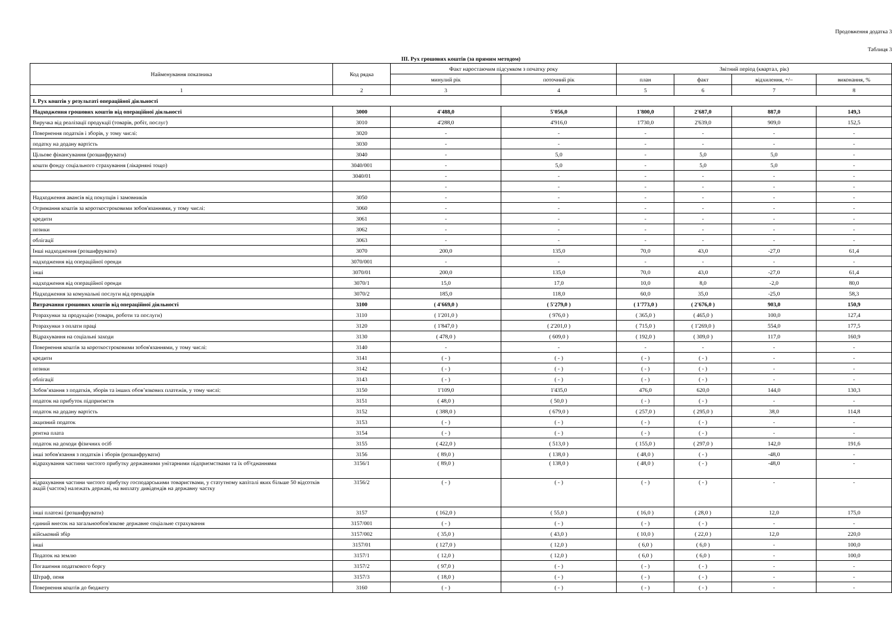Продовження додатка 3
Таблиця 3
ІІІ. Рух грошових коштів (за прямим методом)
| Найменування показника | Код рядка | Факт наростаючим підсумком з початку року | | Звітний період (квартал, рік) | | | |
| --- | --- | --- | --- | --- | --- | --- | --- |
| | | минулий рік | поточний рік | план | факт | відхилення, +/– | виконання, % |
| 1 | 2 | 3 | 4 | 5 | 6 | 7 | 8 |
| І. Рух коштів у результаті операційної діяльності | | | | | | | |
| Надходження грошових коштів від операційної діяльності | 3000 | 4'488,0 | 5'056,0 | 1'800,0 | 2'687,0 | 887,0 | 149,3 |
| Виручка від реалізації продукції (товарів, робіт, послуг) | 3010 | 4'288,0 | 4'916,0 | 1'730,0 | 2'639,0 | 909,0 | 152,5 |
| Повернення податків і зборів, у тому числі: | 3020 | - | - | - | - | - | - |
| податку на додану вартість | 3030 | - | - | - | - | - | - |
| Цільове фінансування (розшифрувати) | 3040 | - | 5,0 | - | 5,0 | 5,0 | - |
| кошти фонду соціального страхування (лікарняні тощо) | 3040/001 | - | 5,0 | - | 5,0 | 5,0 | - |
| | 3040/01 | - | - | - | - | - | - |
| | | - | - | - | - | - | - |
| Надходження авансів від покупців і замовників | 3050 | - | - | - | - | - | - |
| Отримання коштів за короткостроковими зобов'язаннями, у тому числі: | 3060 | - | - | - | - | - | - |
| кредити | 3061 | - | - | - | - | - | - |
| позики | 3062 | - | - | - | - | - | - |
| облігації | 3063 | - | - | - | - | - | - |
| Інші надходження (розшифрувати) | 3070 | 200,0 | 135,0 | 70,0 | 43,0 | -27,0 | 61,4 |
| надходження від операційної оренди | 3070/001 | - | - | - | - | - | - |
| інші | 3070/01 | 200,0 | 135,0 | 70,0 | 43,0 | -27,0 | 61,4 |
| надходження від операційної оренди | 3070/1 | 15,0 | 17,0 | 10,0 | 8,0 | -2,0 | 80,0 |
| Надходження за комунальні послуги від орендарів | 3070/2 | 185,0 | 118,0 | 60,0 | 35,0 | -25,0 | 58,3 |
| Витрачання грошових коштів від операційної діяльності | 3100 | ( 4'669,0 ) | ( 5'279,0 ) | ( 1'773,0 ) | ( 2'676,0 ) | 903,0 | 150,9 |
| Розрахунки за продукцію (товари, роботи та послуги) | 3110 | ( 1'201,0 ) | ( 976,0 ) | ( 365,0 ) | ( 465,0 ) | 100,0 | 127,4 |
| Розрахунки з оплати праці | 3120 | ( 1'847,0 ) | ( 2'201,0 ) | ( 715,0 ) | ( 1'269,0 ) | 554,0 | 177,5 |
| Відрахування на соціальні заходи | 3130 | ( 478,0 ) | ( 609,0 ) | ( 192,0 ) | ( 309,0 ) | 117,0 | 160,9 |
| Повернення коштів за короткостроковими зобов'язаннями, у тому числі: | 3140 | - | - | - | - | - | - |
| кредити | 3141 | ( - ) | ( - ) | ( - ) | ( - ) | - | - |
| позики | 3142 | ( - ) | ( - ) | ( - ) | ( - ) | - | - |
| облігації | 3143 | ( - ) | ( - ) | ( - ) | ( - ) | - | - |
| Зобов’язання з податків, зборів та інших обов’язкових платежів, у тому числі: | 3150 | 1'109,0 | 1'435,0 | 476,0 | 620,0 | 144,0 | 130,3 |
| податок на прибуток підприємств | 3151 | ( 48,0 ) | ( 50,0 ) | ( - ) | ( - ) | - | - |
| податок на додану вартість | 3152 | ( 388,0 ) | ( 679,0 ) | ( 257,0 ) | ( 295,0 ) | 38,0 | 114,8 |
| акцизний податок | 3153 | ( - ) | ( - ) | ( - ) | ( - ) | - | - |
| рентна плата | 3154 | ( - ) | ( - ) | ( - ) | ( - ) | - | - |
| податок на доходи фізичних осіб | 3155 | ( 422,0 ) | ( 513,0 ) | ( 155,0 ) | ( 297,0 ) | 142,0 | 191,6 |
| інші зобов'язання з податків і зборів (розшифрувати) | 3156 | ( 89,0 ) | ( 138,0 ) | ( 48,0 ) | ( - ) | -48,0 | - |
| відрахування частини чистого прибутку державними унітарними підприємствами та їх об'єднаннями | 3156/1 | ( 89,0 ) | ( 138,0 ) | ( 48,0 ) | ( - ) | -48,0 | - |
| відрахування частини чистого прибутку господарськими товариствами, у статутному капіталі яких більше 50 відсотків акцій (часток) належать державі, на виплату дивідендів на державну частку | 3156/2 | ( - ) | ( - ) | ( - ) | ( - ) | - | - |
| інші платежі (розшифрувати) | 3157 | ( 162,0 ) | ( 55,0 ) | ( 16,0 ) | ( 28,0 ) | 12,0 | 175,0 |
| єдиний внесок на загальнообов'язкове державне соціальне страхування | 3157/001 | ( - ) | ( - ) | ( - ) | ( - ) | - | - |
| військовий збір | 3157/002 | ( 35,0 ) | ( 43,0 ) | ( 10,0 ) | ( 22,0 ) | 12,0 | 220,0 |
| інші | 3157/01 | ( 127,0 ) | ( 12,0 ) | ( 6,0 ) | ( 6,0 ) | - | 100,0 |
| Податок на землю | 3157/1 | ( 12,0 ) | ( 12,0 ) | ( 6,0 ) | ( 6,0 ) | - | 100,0 |
| Погашення податкового боргу | 3157/2 | ( 97,0 ) | ( - ) | ( - ) | ( - ) | - | - |
| Штраф, пеня | 3157/3 | ( 18,0 ) | ( - ) | ( - ) | ( - ) | - | - |
| Повернення коштів до бюджету | 3160 | ( - ) | ( - ) | ( - ) | ( - ) | - | - |